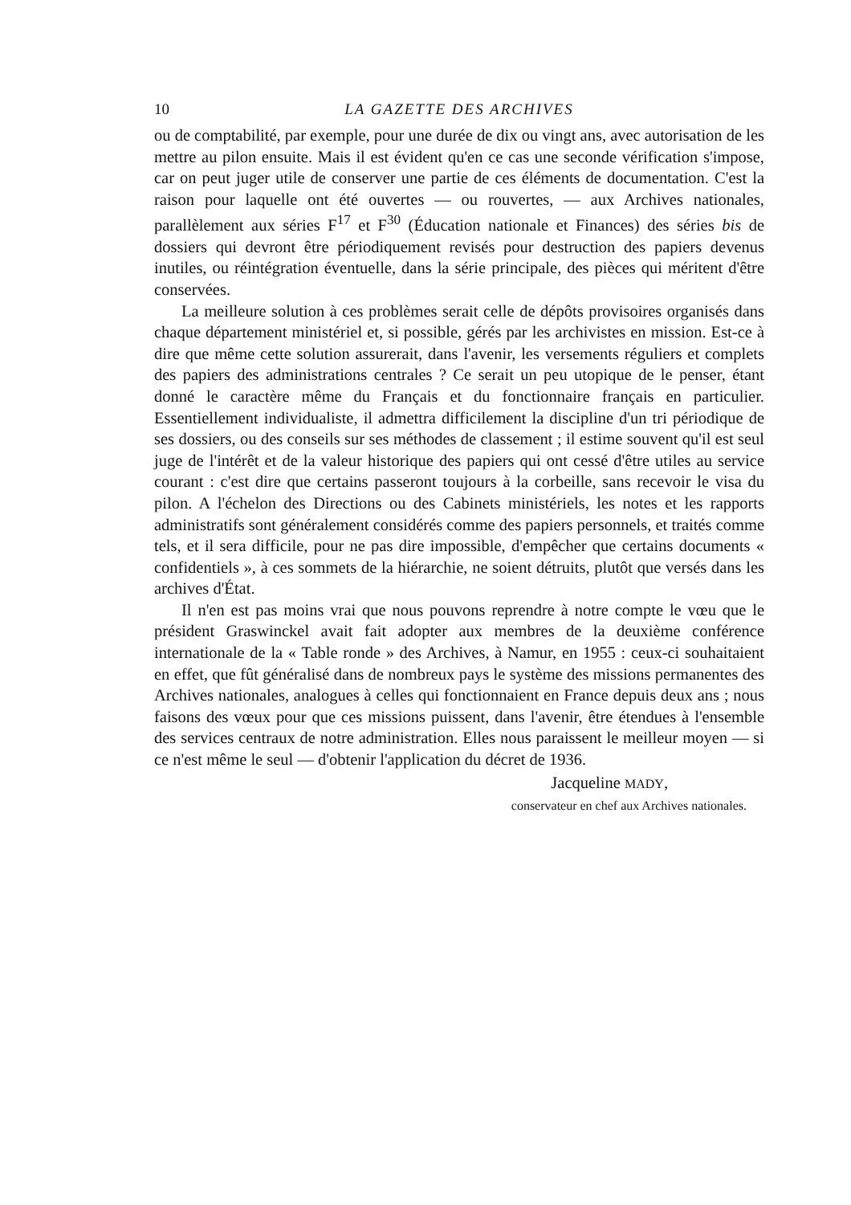10 LA GAZETTE DES ARCHIVES
ou de comptabilité, par exemple, pour une durée de dix ou vingt ans, avec autorisation de les mettre au pilon ensuite. Mais il est évident qu'en ce cas une seconde vérification s'impose, car on peut juger utile de conserver une partie de ces éléments de documentation. C'est la raison pour laquelle ont été ouvertes — ou rouvertes, — aux Archives nationales, parallèlement aux séries F<sup>17</sup> et F<sup>30</sup> (Éducation nationale et Finances) des séries bis de dossiers qui devront être périodiquement revisés pour destruction des papiers devenus inutiles, ou réintégration éventuelle, dans la série principale, des pièces qui méritent d'être conservées.
La meilleure solution à ces problèmes serait celle de dépôts provisoires organisés dans chaque département ministériel et, si possible, gérés par les archivistes en mission. Est-ce à dire que même cette solution assurerait, dans l'avenir, les versements réguliers et complets des papiers des administrations centrales ? Ce serait un peu utopique de le penser, étant donné le caractère même du Français et du fonctionnaire français en particulier. Essentiellement individualiste, il admettra difficilement la discipline d'un tri périodique de ses dossiers, ou des conseils sur ses méthodes de classement ; il estime souvent qu'il est seul juge de l'intérêt et de la valeur historique des papiers qui ont cessé d'être utiles au service courant : c'est dire que certains passeront toujours à la corbeille, sans recevoir le visa du pilon. A l'échelon des Directions ou des Cabinets ministériels, les notes et les rapports administratifs sont généralement considérés comme des papiers personnels, et traités comme tels, et il sera difficile, pour ne pas dire impossible, d'empêcher que certains documents « confidentiels », à ces sommets de la hiérarchie, ne soient détruits, plutôt que versés dans les archives d'État.
Il n'en est pas moins vrai que nous pouvons reprendre à notre compte le vœu que le président Graswinckel avait fait adopter aux membres de la deuxième conférence internationale de la « Table ronde » des Archives, à Namur, en 1955 : ceux-ci souhaitaient en effet, que fût généralisé dans de nombreux pays le système des missions permanentes des Archives nationales, analogues à celles qui fonctionnaient en France depuis deux ans ; nous faisons des vœux pour que ces missions puissent, dans l'avenir, être étendues à l'ensemble des services centraux de notre administration. Elles nous paraissent le meilleur moyen — si ce n'est même le seul — d'obtenir l'application du décret de 1936.
Jacqueline MADY,
conservateur en chef aux Archives nationales.